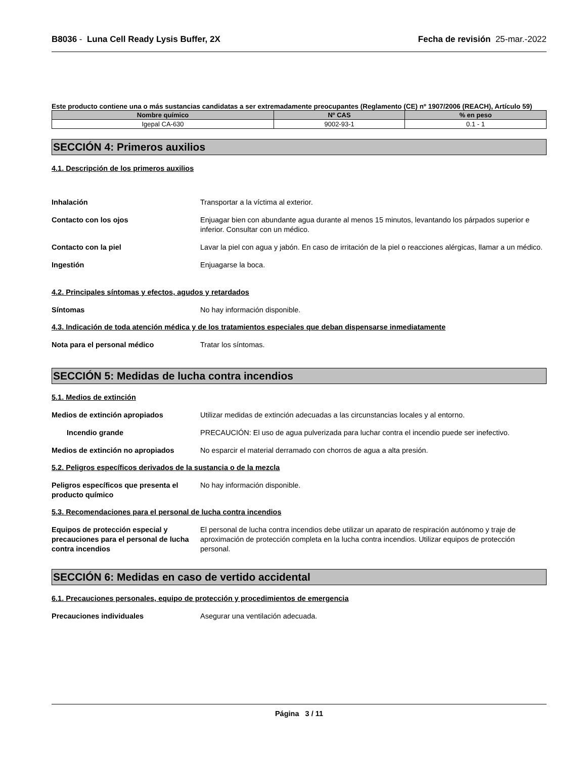B8036 - Luna Cell Ready Lysis Buffer, 2X Fecha de revisión 25-mar.-2022
Este producto contiene una o más sustancias candidatas a ser extremadamente preocupantes (Reglamento (CE) nº 1907/2006 (REACH), Artículo 59)
| Nombre químico | Nº CAS | % en peso |
| --- | --- | --- |
| Igepal CA-630 | 9002-93-1 | 0.1 - 1 |
SECCIÓN 4: Primeros auxilios
4.1. Descripción de los primeros auxilios
Inhalación Transportar a la víctima al exterior.
Contacto con los ojos Enjuagar bien con abundante agua durante al menos 15 minutos, levantando los párpados superior e inferior. Consultar con un médico.
Contacto con la piel Lavar la piel con agua y jabón. En caso de irritación de la piel o reacciones alérgicas, llamar a un médico.
Ingestión Enjuagarse la boca.
4.2. Principales síntomas y efectos, agudos y retardados
Síntomas No hay información disponible.
4.3. Indicación de toda atención médica y de los tratamientos especiales que deban dispensarse inmediatamente
Nota para el personal médico Tratar los síntomas.
SECCIÓN 5: Medidas de lucha contra incendios
5.1. Medios de extinción
Medios de extinción apropiados Utilizar medidas de extinción adecuadas a las circunstancias locales y al entorno.
Incendio grande PRECAUCIÓN: El uso de agua pulverizada para luchar contra el incendio puede ser inefectivo.
Medios de extinción no apropiados No esparcir el material derramado con chorros de agua a alta presión.
5.2. Peligros específicos derivados de la sustancia o de la mezcla
Peligros específicos que presenta el producto químico
No hay información disponible.
5.3. Recomendaciones para el personal de lucha contra incendios
Equipos de protección especial y precauciones para el personal de lucha contra incendios
El personal de lucha contra incendios debe utilizar un aparato de respiración autónomo y traje de aproximación de protección completa en la lucha contra incendios. Utilizar equipos de protección personal.
SECCIÓN 6: Medidas en caso de vertido accidental
6.1. Precauciones personales, equipo de protección y procedimientos de emergencia
Precauciones individuales Asegurar una ventilación adecuada.
Página 3 / 11